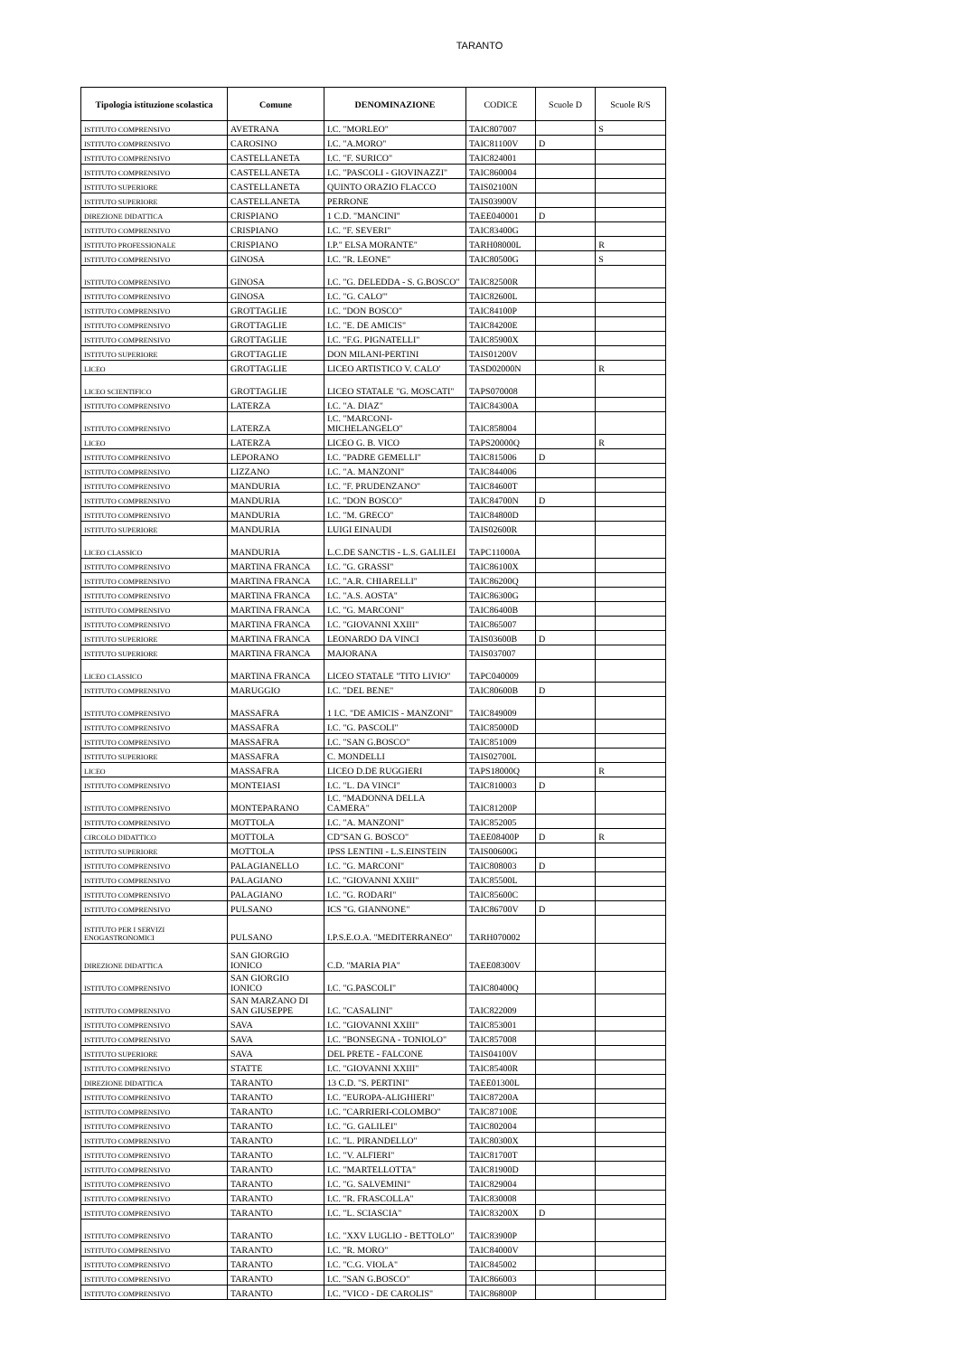TARANTO
| Tipologia istituzione scolastica | Comune | DENOMINAZIONE | CODICE | Scuole D | Scuole R/S |
| --- | --- | --- | --- | --- | --- |
| ISTITUTO COMPRENSIVO | AVETRANA | I.C. "MORLEO" | TAIC807007 | | S |
| ISTITUTO COMPRENSIVO | CAROSINO | I.C. "A.MORO" | TAIC81100V | D | |
| ISTITUTO COMPRENSIVO | CASTELLANETA | I.C. "F. SURICO" | TAIC824001 | | |
| ISTITUTO COMPRENSIVO | CASTELLANETA | I.C. "PASCOLI - GIOVINAZZI" | TAIC860004 | | |
| ISTITUTO SUPERIORE | CASTELLANETA | QUINTO ORAZIO FLACCO | TAIS02100N | | |
| ISTITUTO SUPERIORE | CASTELLANETA | PERRONE | TAIS03900V | | |
| DIREZIONE DIDATTICA | CRISPIANO | 1 C.D. "MANCINI" | TAEE040001 | D | |
| ISTITUTO COMPRENSIVO | CRISPIANO | I.C. "F. SEVERI" | TAIC83400G | | |
| ISTITUTO PROFESSIONALE | CRISPIANO | I.P." ELSA MORANTE" | TARH08000L | | R |
| ISTITUTO COMPRENSIVO | GINOSA | I.C. "R. LEONE" | TAIC80500G | | S |
| ISTITUTO COMPRENSIVO | GINOSA | I.C. "G. DELEDDA - S. G.BOSCO" | TAIC82500R | | |
| ISTITUTO COMPRENSIVO | GINOSA | I.C. "G. CALO'" | TAIC82600L | | |
| ISTITUTO COMPRENSIVO | GROTTAGLIE | I.C. "DON BOSCO" | TAIC84100P | | |
| ISTITUTO COMPRENSIVO | GROTTAGLIE | I.C. "E. DE AMICIS" | TAIC84200E | | |
| ISTITUTO COMPRENSIVO | GROTTAGLIE | I.C. "F.G. PIGNATELLI" | TAIC85900X | | |
| ISTITUTO SUPERIORE | GROTTAGLIE | DON MILANI-PERTINI | TAIS01200V | | |
| LICEO | GROTTAGLIE | LICEO ARTISTICO V. CALO' | TASD02000N | | R |
| LICEO SCIENTIFICO | GROTTAGLIE | LICEO STATALE "G. MOSCATI" | TAPS070008 | | |
| ISTITUTO COMPRENSIVO | LATERZA | I.C. "A. DIAZ" | TAIC84300A | | |
| ISTITUTO COMPRENSIVO | LATERZA | I.C. "MARCONI-MICHELANGELO" | TAIC858004 | | |
| LICEO | LATERZA | LICEO G. B. VICO | TAPS20000Q | | R |
| ISTITUTO COMPRENSIVO | LEPORANO | I.C. "PADRE GEMELLI" | TAIC815006 | D | |
| ISTITUTO COMPRENSIVO | LIZZANO | I.C. "A. MANZONI" | TAIC844006 | | |
| ISTITUTO COMPRENSIVO | MANDURIA | I.C. "F. PRUDENZANO" | TAIC84600T | | |
| ISTITUTO COMPRENSIVO | MANDURIA | I.C. "DON BOSCO" | TAIC84700N | D | |
| ISTITUTO COMPRENSIVO | MANDURIA | I.C. "M. GRECO" | TAIC84800D | | |
| ISTITUTO SUPERIORE | MANDURIA | LUIGI EINAUDI | TAIS02600R | | |
| LICEO CLASSICO | MANDURIA | L.C.DE SANCTIS - L.S. GALILEI | TAPC11000A | | |
| ISTITUTO COMPRENSIVO | MARTINA FRANCA | I.C. "G. GRASSI" | TAIC86100X | | |
| ISTITUTO COMPRENSIVO | MARTINA FRANCA | I.C. "A.R. CHIARELLI" | TAIC86200Q | | |
| ISTITUTO COMPRENSIVO | MARTINA FRANCA | I.C. "A.S. AOSTA" | TAIC86300G | | |
| ISTITUTO COMPRENSIVO | MARTINA FRANCA | I.C. "G. MARCONI" | TAIC86400B | | |
| ISTITUTO COMPRENSIVO | MARTINA FRANCA | I.C. "GIOVANNI XXIII" | TAIC865007 | | |
| ISTITUTO SUPERIORE | MARTINA FRANCA | LEONARDO DA VINCI | TAIS03600B | D | |
| ISTITUTO SUPERIORE | MARTINA FRANCA | MAJORANA | TAIS037007 | | |
| LICEO CLASSICO | MARTINA FRANCA | LICEO STATALE "TITO LIVIO" | TAPC040009 | | |
| ISTITUTO COMPRENSIVO | MARUGGIO | I.C. "DEL BENE" | TAIC80600B | D | |
| ISTITUTO COMPRENSIVO | MASSAFRA | 1 I.C. "DE AMICIS - MANZONI" | TAIC849009 | | |
| ISTITUTO COMPRENSIVO | MASSAFRA | I.C. "G. PASCOLI" | TAIC85000D | | |
| ISTITUTO COMPRENSIVO | MASSAFRA | I.C. "SAN G.BOSCO" | TAIC851009 | | |
| ISTITUTO SUPERIORE | MASSAFRA | C. MONDELLI | TAIS02700L | | |
| LICEO | MASSAFRA | LICEO D.DE RUGGIERI | TAPS18000Q | | R |
| ISTITUTO COMPRENSIVO | MONTEIASI | I.C. "L. DA VINCI" | TAIC810003 | D | |
| ISTITUTO COMPRENSIVO | MONTEPARANO | I.C. "MADONNA DELLA CAMERA" | TAIC81200P | | |
| ISTITUTO COMPRENSIVO | MOTTOLA | I.C. "A. MANZONI" | TAIC852005 | | |
| CIRCOLO DIDATTICO | MOTTOLA | CD"SAN G. BOSCO" | TAEE08400P | D | R |
| ISTITUTO SUPERIORE | MOTTOLA | IPSS LENTINI - L.S.EINSTEIN | TAIS00600G | | |
| ISTITUTO COMPRENSIVO | PALAGIANELLO | I.C. "G. MARCONI" | TAIC808003 | D | |
| ISTITUTO COMPRENSIVO | PALAGIANO | I.C. "GIOVANNI XXIII" | TAIC85500L | | |
| ISTITUTO COMPRENSIVO | PALAGIANO | I.C. "G. RODARI" | TAIC85600C | | |
| ISTITUTO COMPRENSIVO | PULSANO | ICS "G. GIANNONE" | TAIC86700V | D | |
| ISTITUTO PER I SERVIZI ENOGASTRONOMICI | PULSANO | I.P.S.E.O.A. "MEDITERRANEO" | TARH070002 | | |
| DIREZIONE DIDATTICA | SAN GIORGIO IONICO | C.D. "MARIA PIA" | TAEE08300V | | |
| ISTITUTO COMPRENSIVO | SAN GIORGIO IONICO | I.C. "G.PASCOLI" | TAIC80400Q | | |
| ISTITUTO COMPRENSIVO | SAN MARZANO DI SAN GIUSEPPE | I.C. "CASALINI" | TAIC822009 | | |
| ISTITUTO COMPRENSIVO | SAVA | I.C. "GIOVANNI XXIII" | TAIC853001 | | |
| ISTITUTO COMPRENSIVO | SAVA | I.C. "BONSEGNA - TONIOLO" | TAIC857008 | | |
| ISTITUTO SUPERIORE | SAVA | DEL PRETE - FALCONE | TAIS04100V | | |
| ISTITUTO COMPRENSIVO | STATTE | I.C. "GIOVANNI XXIII" | TAIC85400R | | |
| DIREZIONE DIDATTICA | TARANTO | 13 C.D. "S. PERTINI" | TAEE01300L | | |
| ISTITUTO COMPRENSIVO | TARANTO | I.C. "EUROPA-ALIGHIERI" | TAIC87200A | | |
| ISTITUTO COMPRENSIVO | TARANTO | I.C. "CARRIERI-COLOMBO" | TAIC87100E | | |
| ISTITUTO COMPRENSIVO | TARANTO | I.C. "G. GALILEI" | TAIC802004 | | |
| ISTITUTO COMPRENSIVO | TARANTO | I.C. "L. PIRANDELLO" | TAIC80300X | | |
| ISTITUTO COMPRENSIVO | TARANTO | I.C. "V. ALFIERI" | TAIC81700T | | |
| ISTITUTO COMPRENSIVO | TARANTO | I.C. "MARTELLOTTA" | TAIC81900D | | |
| ISTITUTO COMPRENSIVO | TARANTO | I.C. "G. SALVEMINI" | TAIC829004 | | |
| ISTITUTO COMPRENSIVO | TARANTO | I.C. "R. FRASCOLLA" | TAIC830008 | | |
| ISTITUTO COMPRENSIVO | TARANTO | I.C. "L. SCIASCIA" | TAIC83200X | D | |
| ISTITUTO COMPRENSIVO | TARANTO | I.C. "XXV LUGLIO - BETTOLO" | TAIC83900P | | |
| ISTITUTO COMPRENSIVO | TARANTO | I.C. "R. MORO" | TAIC84000V | | |
| ISTITUTO COMPRENSIVO | TARANTO | I.C. "C.G. VIOLA" | TAIC845002 | | |
| ISTITUTO COMPRENSIVO | TARANTO | I.C. "SAN G.BOSCO" | TAIC866003 | | |
| ISTITUTO COMPRENSIVO | TARANTO | I.C. "VICO - DE CAROLIS" | TAIC86800P | | |